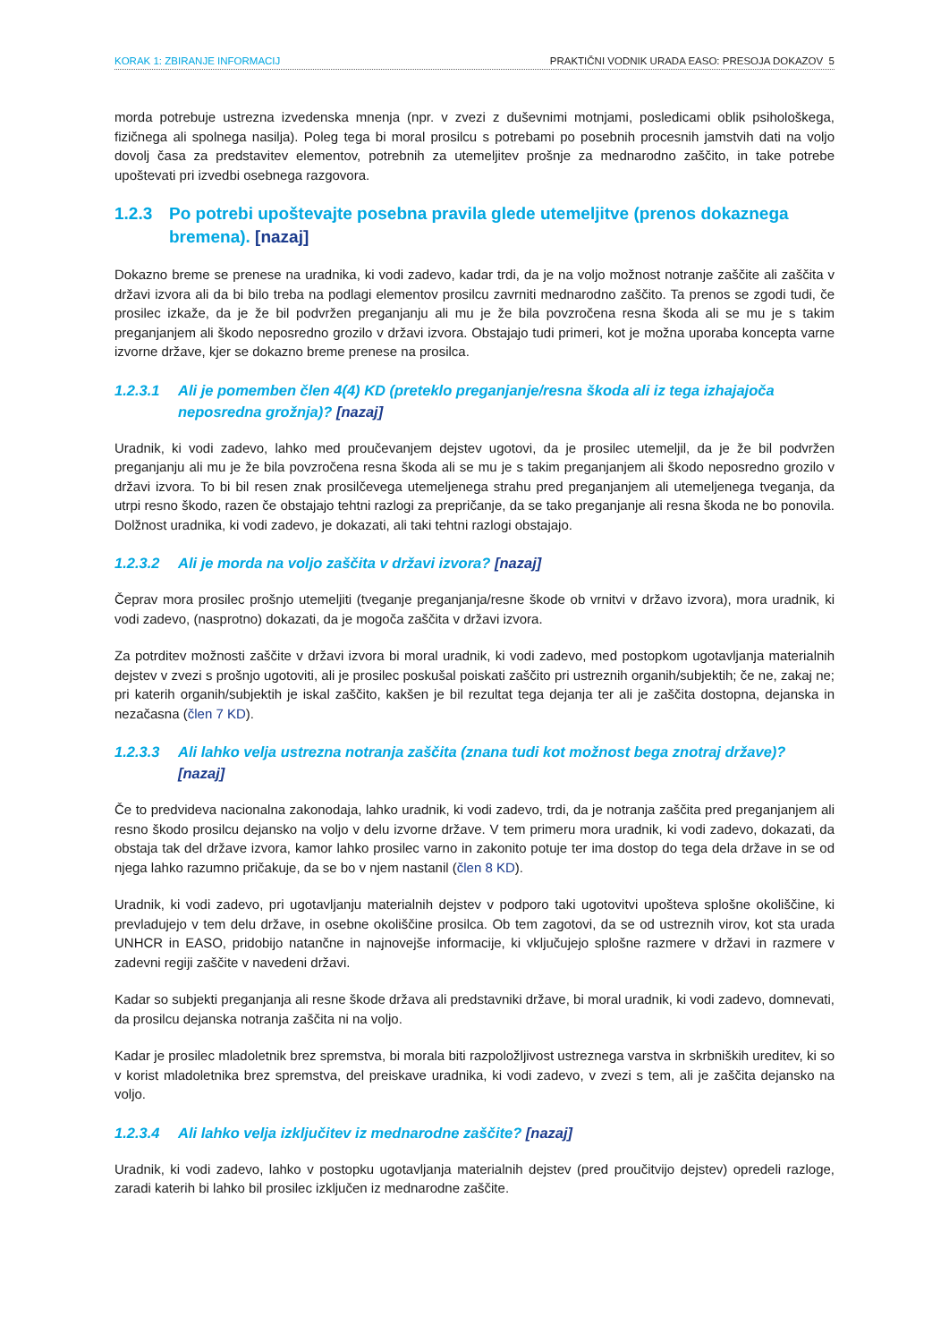KORAK 1: ZBIRANJE INFORMACIJ PRAKTIČNI VODNIK URADA EASO: PRESOJA DOKAZOV 5
morda potrebuje ustrezna izvedenska mnenja (npr. v zvezi z duševnimi motnjami, posledicami oblik psihološkega, fizičnega ali spolnega nasilja). Poleg tega bi moral prosilcu s potrebami po posebnih procesnih jamstvih dati na voljo dovolj časa za predstavitev elementov, potrebnih za utemeljitev prošnje za mednarodno zaščito, in take potrebe upoštevati pri izvedbi osebnega razgovora.
1.2.3 Po potrebi upoštevajte posebna pravila glede utemeljitve (prenos dokaznega bremena). [nazaj]
Dokazno breme se prenese na uradnika, ki vodi zadevo, kadar trdi, da je na voljo možnost notranje zaščite ali zaščita v državi izvora ali da bi bilo treba na podlagi elementov prosilcu zavrniti mednarodno zaščito. Ta prenos se zgodi tudi, če prosilec izkaže, da je že bil podvržen preganjanju ali mu je že bila povzročena resna škoda ali se mu je s takim preganjanjem ali škodo neposredno grozilo v državi izvora. Obstajajo tudi primeri, kot je možna uporaba koncepta varne izvorne države, kjer se dokazno breme prenese na prosilca.
1.2.3.1 Ali je pomemben člen 4(4) KD (preteklo preganjanje/resna škoda ali iz tega izhajajoča neposredna grožnja)? [nazaj]
Uradnik, ki vodi zadevo, lahko med proučevanjem dejstev ugotovi, da je prosilec utemeljil, da je že bil podvržen preganjanju ali mu je že bila povzročena resna škoda ali se mu je s takim preganjanjem ali škodo neposredno grozilo v državi izvora. To bi bil resen znak prosilčevega utemeljenega strahu pred preganjanjem ali utemeljenega tveganja, da utrpi resno škodo, razen če obstajajo tehtni razlogi za prepričanje, da se tako preganjanje ali resna škoda ne bo ponovila. Dolžnost uradnika, ki vodi zadevo, je dokazati, ali taki tehtni razlogi obstajajo.
1.2.3.2 Ali je morda na voljo zaščita v državi izvora? [nazaj]
Čeprav mora prosilec prošnjo utemeljiti (tveganje preganjanja/resne škode ob vrnitvi v državo izvora), mora uradnik, ki vodi zadevo, (nasprotno) dokazati, da je mogoča zaščita v državi izvora.
Za potrditev možnosti zaščite v državi izvora bi moral uradnik, ki vodi zadevo, med postopkom ugotavljanja materialnih dejstev v zvezi s prošnjo ugotoviti, ali je prosilec poskušal poiskati zaščito pri ustreznih organih/subjektih; če ne, zakaj ne; pri katerih organih/subjektih je iskal zaščito, kakšen je bil rezultat tega dejanja ter ali je zaščita dostopna, dejanska in nezačasna (člen 7 KD).
1.2.3.3 Ali lahko velja ustrezna notranja zaščita (znana tudi kot možnost bega znotraj države)? [nazaj]
Če to predvideva nacionalna zakonodaja, lahko uradnik, ki vodi zadevo, trdi, da je notranja zaščita pred preganjanjem ali resno škodo prosilcu dejansko na voljo v delu izvorne države. V tem primeru mora uradnik, ki vodi zadevo, dokazati, da obstaja tak del države izvora, kamor lahko prosilec varno in zakonito potuje ter ima dostop do tega dela države in se od njega lahko razumno pričakuje, da se bo v njem nastanil (člen 8 KD).
Uradnik, ki vodi zadevo, pri ugotavljanju materialnih dejstev v podporo taki ugotovitvi upošteva splošne okoliščine, ki prevladujejo v tem delu države, in osebne okoliščine prosilca. Ob tem zagotovi, da se od ustreznih virov, kot sta urada UNHCR in EASO, pridobijo natančne in najnovejše informacije, ki vključujejo splošne razmere v državi in razmere v zadevni regiji zaščite v navedeni državi.
Kadar so subjekti preganjanja ali resne škode država ali predstavniki države, bi moral uradnik, ki vodi zadevo, domnevati, da prosilcu dejanska notranja zaščita ni na voljo.
Kadar je prosilec mladoletnik brez spremstva, bi morala biti razpoložljivost ustreznega varstva in skrbniških ureditev, ki so v korist mladoletnika brez spremstva, del preiskave uradnika, ki vodi zadevo, v zvezi s tem, ali je zaščita dejansko na voljo.
1.2.3.4 Ali lahko velja izključitev iz mednarodne zaščite? [nazaj]
Uradnik, ki vodi zadevo, lahko v postopku ugotavljanja materialnih dejstev (pred proučitvijo dejstev) opredeli razloge, zaradi katerih bi lahko bil prosilec izključen iz mednarodne zaščite.